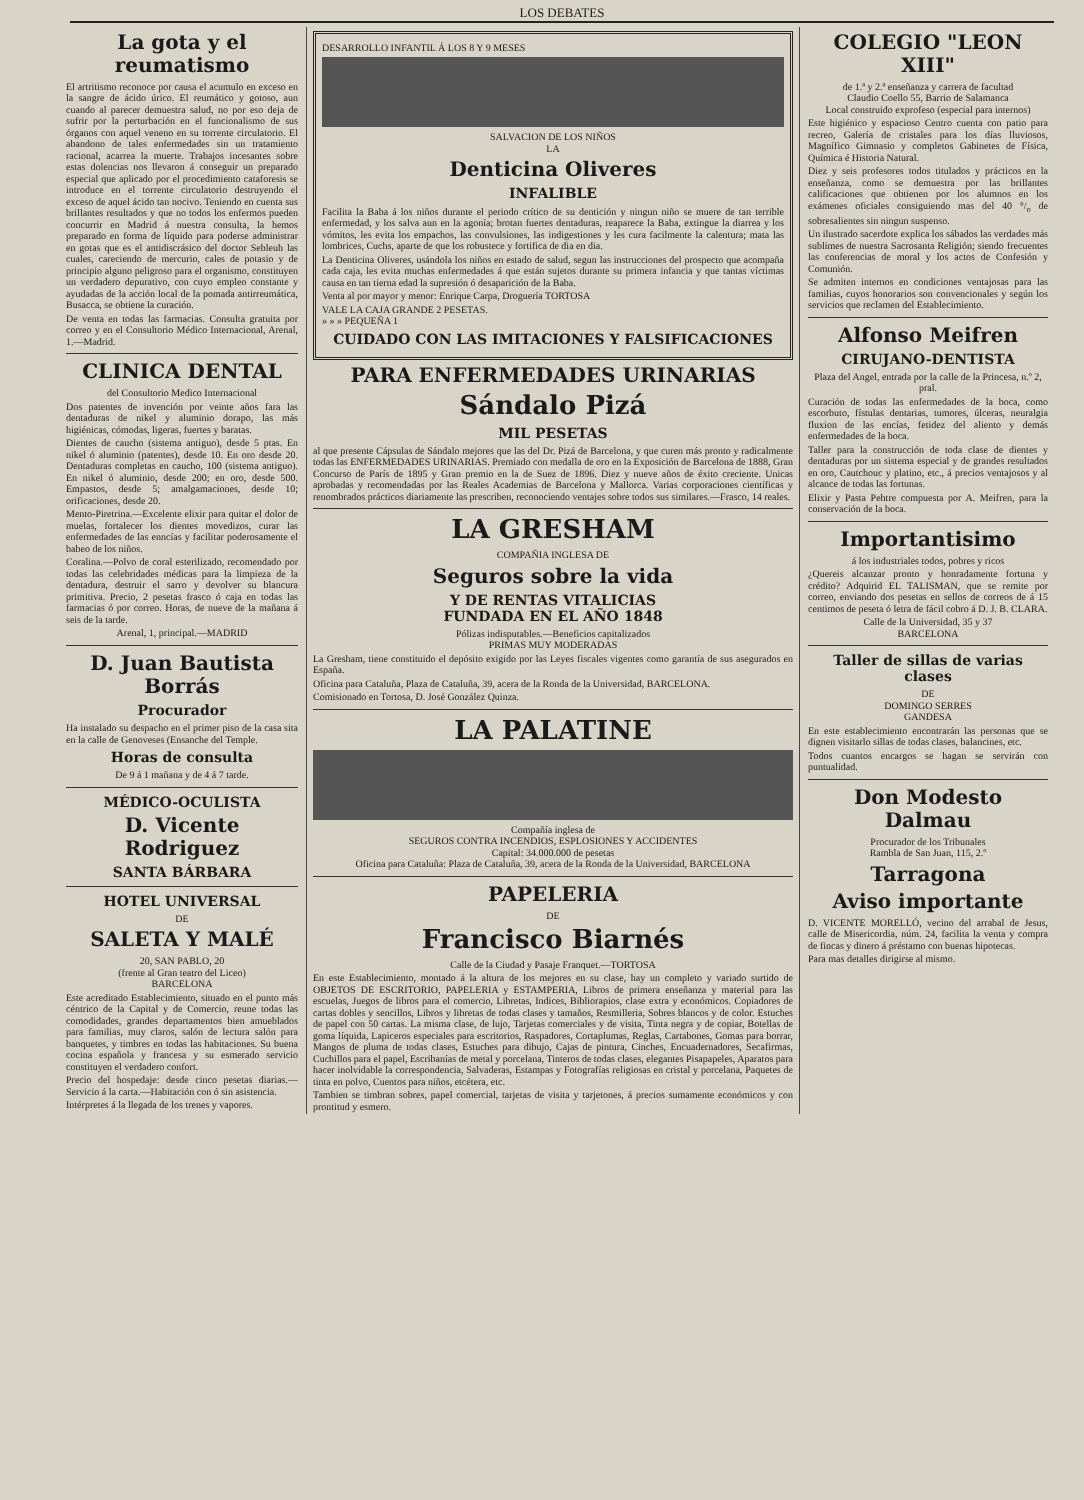LOS DEBATES
La gota y el reumatismo
El artritismo reconoce por causa el acumulo en exceso en la sangre de ácido úrico. El reumático y gotoso, aun cuando al parecer demuestra salud, no por eso deja de sufrir por la perturbación en el funcionalismo de sus órganos con aquel veneno en su torrente circulatorio. El abandono de tales enfermedades sin un tratamiento racional, acarrea la muerte. Trabajos incesantes sobre estas dolencias nos llevaron á conseguir un preparado especial que aplicado por el procedimiento cataforesis se introduce en el torrente circulatorio destruyendo el exceso de aquel ácido tan nocivo. Teniendo en cuenta sus brillantes resultados y que no todos los enfermos pueden concurrir en Madrid á nuestra consulta, la hemos preparado en forma de líquido para poderse administrar en gotas que es el antidiscrásico del doctor Sebleuh las cuales, careciendo de mercurio, cales de potasio y de principio alguno peligroso para el organismo, constituyen un verdadero depurativo, con cuyo empleo constante y ayudadas de la acción local de la pomada antirreumática, Busacca, se obtiene la curación.
De venta en todas las farmacias. Consulta gratuita por correo y en el Consultorio Médico Internacional, Arenal, 1.—Madrid.
CLINICA DENTAL
del Consultorio Medico Internacional
Dos patentes de invención por veinte años fara las dentaduras de nikel y aluminio dorapo, las más higiénicas, cómodas, ligeras, fuertes y baratas.
Dientes de caucho (sistema antiguo), desde 5 ptas. En nikel ó aluminio (patentes), desde 10. En oro desde 20. Dentaduras completas en caucho, 100 (sistema antiguo). En nikel ó aluminio, desde 200; en oro, desde 500. Empastos, desde 5; amalgamaciones, desde 10; orificaciones, desde 20.
Mento-Piretrina.—Excelente elixir para quitar el dolor de muelas, fortalecer los dientes movedizos, curar las enfermedades de las enncías y facilitar poderosamente el babeo de los niños.
Coralina.—Polvo de coral esterilizado, recomendado por todas las celebridades médicas para la limpieza de la dentadura, destruir el sarro y devolver su blancura primitiva. Precio, 2 pesetas frasco ó caja en todas las farmacias ó por correo. Horas, de nueve de la mañana á seis de la tarde.
Arenal, 1, principal.—MADRID
D. Juan Bautista Borrás
Procurador
Ha instalado su despacho en el primer piso de la casa sita en la calle de Genoveses (Ensanche del Temple.
Horas de consulta
De 9 á 1 mañana y de 4 á 7 tarde.
MÉDICO-OCULISTA
D. Vicente Rodriguez
SANTA BÁRBARA
HOTEL UNIVERSAL
DE
SALETA Y MALÉ
20, SAN PABLO, 20
(frente al Gran teatro del Liceo)
BARCELONA
Este acreditado Establecimiento, situado en el punto más céntrico de la Capital y de Comercio, reune todas las comodidades, grandes departamentos bien amueblados para familias, muy claros, salón de lectura salón para banquetes, y timbres en todas las habitaciones. Su buena cocina española y francesa y su esmerado servicio constituyen el verdadero confort.
Precio del hospedaje: desde cinco pesetas diarias.—Servicio á la carta.—Habitación con ó sin asistencia.
Intérpretes á la llegada de los trenes y vapores.
DESARROLLO INFANTIL Á LOS 8 Y 9 MESES
SALVACION DE LOS NIÑOS
LA
Denticina Oliveres
INFALIBLE
Facilita la Baba á los niños durante el periodo crítico de su dentición y ningun niño se muere de tan terrible enfermedad, y los salva aun en la agonía; brotan fuertes dentaduras, reaparece la Baba, extingue la diarrea y los vómitos, les evita los empachos, las convulsiones, las indigestiones y les cura facilmente la calentura; mata las lombrices, Cuchs, aparte de que los robustece y fortifica de dia en dia.
La Denticina Oliveres, usándola los niños en estado de salud, segun las instrucciones del prospecto que acompaña cada caja, les evita muchas enfermedades á que están sujetos durante su primera infancia y que tantas víctimas causa en tan tierna edad la supresión ó desaparición de la Baba.
Venta al por mayor y menor: Enrique Carpa, Droguería TORTOSA
VALE LA CAJA GRANDE 2 PESETAS.
» » » PEQUEÑA 1
CUIDADO CON LAS IMITACIONES Y FALSIFICACIONES
PARA ENFERMEDADES URINARIAS
Sándalo Pizá
MIL PESETAS
al que presente Cápsulas de Sándalo mejores que las del Dr. Pizá de Barcelona, y que curen más pronto y radicalmente todas las ENFERMEDADES URINARIAS. Premiado con medalla de oro en la Exposición de Barcelona de 1888, Gran Concurso de París de 1895 y Gran premio en la de Suez de 1896. Diez y nueve años de éxito creciente. Unicas aprobadas y recomendadas por las Reales Academias de Barcelona y Mallorca. Varias corporaciones científicas y renombrados prácticos diariamente las prescriben, reconociendo ventajes sobre todos sus similares.—Frasco, 14 reales.
LA GRESHAM
COMPAÑIA INGLESA DE
Seguros sobre la vida
Y DE RENTAS VITALICIAS
FUNDADA EN EL AÑO 1848
Pólizas indisputables.—Beneficios capitalizados
PRIMAS MUY MODERADAS
La Gresham, tiene constituido el depósito exigido por las Leyes fiscales vigentes como garantía de sus asegurados en España.
Oficina para Cataluña, Plaza de Cataluña, 39, acera de la Ronda de la Universidad, BARCELONA.
Comisionado en Tortosa, D. José González Quinza.
LA PALATINE
Compañía inglesa de
SEGUROS CONTRA INCENDIOS, ESPLOSIONES Y ACCIDENTES
Capital: 34.000.000 de pesetas
Oficina para Cataluña: Plaza de Cataluña, 39, acera de la Ronda de la Universidad, BARCELONA
PAPELERIA
DE
Francisco Biarnés
Calle de la Ciudad y Pasaje Franquet.—TORTOSA
En este Establecimiento, montado á la altura de los mejores en su clase, hay un completo y variado surtido de OBJETOS DE ESCRITORIO, PAPELERIA y ESTAMPERIA, Libros de primera enseñanza y material para las escuelas, Juegos de libros para el comercio, Libretas, Indices, Bibliorapios, clase extra y económicos. Copiadores de cartas dobles y sencillos, Libros y libretas de todas clases y tamaños, Resmilleria, Sobres blancos y de color. Estuches de papel con 50 cartas. La misma clase, de lujo, Tarjetas comerciales y de visita, Tinta negra y de copiar, Botellas de goma líquida, Lapiceros especiales para escritorios, Raspadores, Cortaplumas, Reglas, Cartabones, Gomas para borrar, Mangos de pluma de todas clases, Estuches para dibujo, Cajas de pintura, Cinches, Encuadernadores, Secafirmas, Cuchillos para el papel, Escribanías de metal y porcelana, Tinteros de todas clases, elegantes Pisapapeles, Aparatos para hacer inolvidable la correspondencia, Salvaderas, Estampas y Fotografías religiosas en cristal y porcelana, Paquetes de tinta en polvo, Cuentos para niños, etcétera, etc.
Tambien se timbran sobres, papel comercial, tarjetas de visita y tarjetones, á precios sumamente económicos y con prontitud y esmero.
COLEGIO "LEON XIII"
de 1.ª y 2.ª enseñanza y carrera de facultad
Claudio Coello 55, Barrio de Salamanca
Local construido exprofeso (especial para internos)
Este higiénico y espacioso Centro cuenta con patio para recreo, Galería de cristales para los días lluviosos, Magnífico Gimnasio y completos Gabinetes de Física, Química é Historia Natural.
Diez y seis profesores todos titulados y prácticos en la enseñanza, como se demuestra por las brillantes calificaciones que obtienen por los alumnos en los exámenes oficiales consiguiendo mas del 40 °/<sub>o</sub> de sobresalientes sin ningun suspenso.
Un ilustrado sacerdote explica los sábados las verdades más sublimes de nuestra Sacrosanta Religión; siendo frecuentes las conferencias de moral y los actos de Confesión y Comunión.
Se admiten internos en condiciones ventajosas para las familias, cuyos honorarios son convencionales y según los servicios que reclamen del Establecimiento.
Alfonso Meifren
CIRUJANO-DENTISTA
Plaza del Angel, entrada por la calle de la Princesa, n.º 2, pral.
Curación de todas las enfermedades de la boca, como escorbuto, fístulas dentarias, tumores, úlceras, neuralgia fluxion de las encías, fetidez del aliento y demás enfermedades de la boca.
Taller para la construcción de toda clase de dientes y dentaduras por un sistema especial y de grandes resultados en oro, Cautchouc y platino, etc., á precios ventajosos y al alcance de todas las fortunas.
Elixir y Pasta Pehtre compuesta por A. Meifren, para la conservación de la boca.
Importantisimo
á los industriales todos, pobres y ricos
¿Quereis alcanzar pronto y honradamente fortuna y crédito? Adquirid EL TALISMAN, que se remite por correo, enviando dos pesetas en sellos de correos de á 15 centimos de peseta ó letra de fácil cobro á D. J. B. CLARA.
Calle de la Universidad, 35 y 37
BARCELONA
Taller de sillas de varias clases
DE
DOMINGO SERRES
GANDESA
En este establecimiento encontrarán las personas que se dignen visitarlo sillas de todas clases, balancines, etc.
Todos cuantos encargos se hagan se servirán con puntualidad.
Don Modesto Dalmau
Procurador de los Tribunales
Rambla de San Juan, 115, 2.º
Tarragona
Aviso importante
D. VICENTE MORELLÓ, vecino del arrabal de Jesus, calle de Misericordia, núm. 24, facilita la venta y compra de fincas y dinero á préstamo con buenas hipotecas.
Para mas detalles dirigirse al mismo.